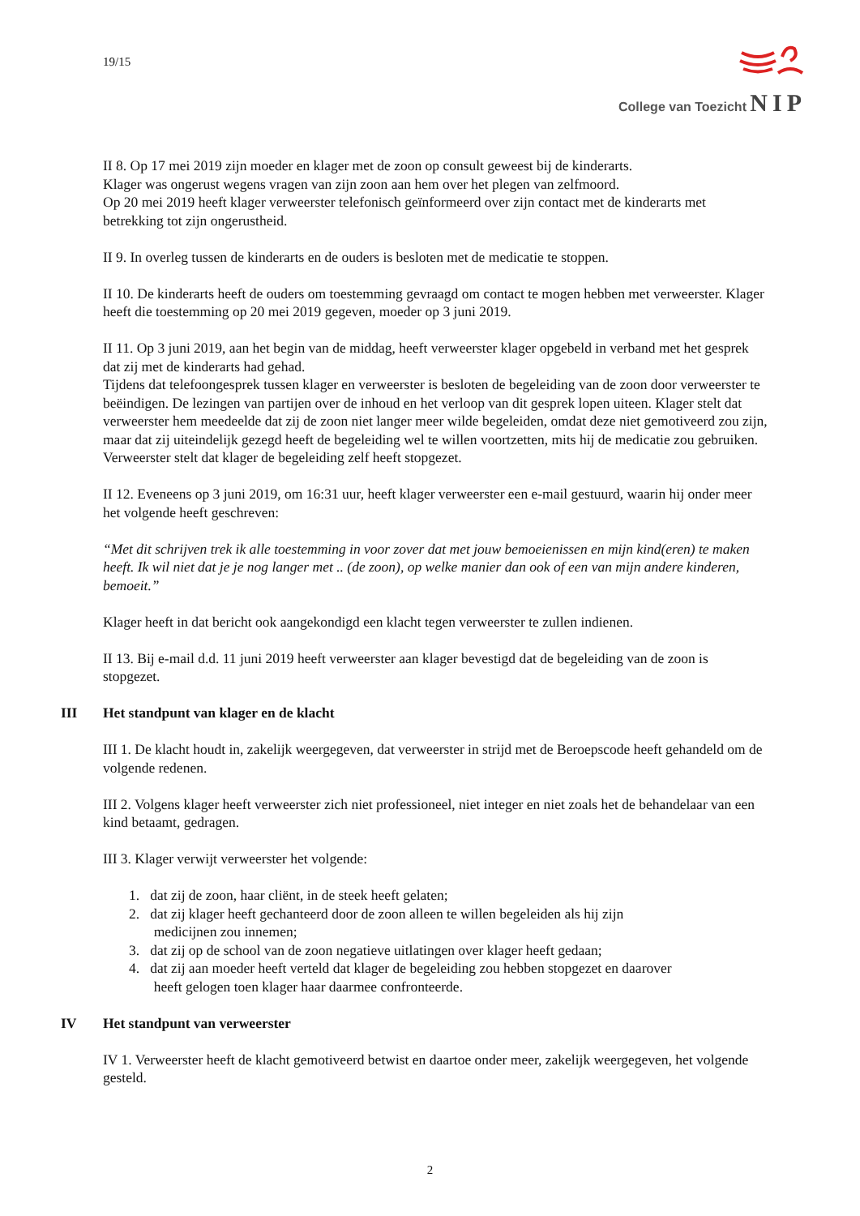19/15
College van Toezicht NIP
II 8. Op 17 mei 2019 zijn moeder en klager met de zoon op consult geweest bij de kinderarts.
Klager was ongerust wegens vragen van zijn zoon aan hem over het plegen van zelfmoord.
Op 20 mei 2019 heeft klager verweerster telefonisch geïnformeerd over zijn contact met de kinderarts met betrekking tot zijn ongerustheid.
II 9. In overleg tussen de kinderarts en de ouders is besloten met de medicatie te stoppen.
II 10. De kinderarts heeft de ouders om toestemming gevraagd om contact te mogen hebben met verweerster. Klager heeft die toestemming op 20 mei 2019 gegeven, moeder op 3 juni 2019.
II 11. Op 3 juni 2019, aan het begin van de middag, heeft verweerster klager opgebeld in verband met het gesprek dat zij met de kinderarts had gehad.
Tijdens dat telefoongesprek tussen klager en verweerster is besloten de begeleiding van de zoon door verweerster te beëindigen. De lezingen van partijen over de inhoud en het verloop van dit gesprek lopen uiteen. Klager stelt dat verweerster hem meedeelde dat zij de zoon niet langer meer wilde begeleiden, omdat deze niet gemotiveerd zou zijn, maar dat zij uiteindelijk gezegd heeft de begeleiding wel te willen voortzetten, mits hij de medicatie zou gebruiken.
Verweerster stelt dat klager de begeleiding zelf heeft stopgezet.
II 12. Eveneens op 3 juni 2019, om 16:31 uur, heeft klager verweerster een e-mail gestuurd, waarin hij onder meer het volgende heeft geschreven:
“Met dit schrijven trek ik alle toestemming in voor zover dat met jouw bemoeienissen en mijn kind(eren) te maken heeft. Ik wil niet dat je je nog langer met .. (de zoon), op welke manier dan ook of een van mijn andere kinderen, bemoeit.”
Klager heeft in dat bericht ook aangekondigd een klacht tegen verweerster te zullen indienen.
II 13. Bij e-mail d.d. 11 juni 2019 heeft verweerster aan klager bevestigd dat de begeleiding van de zoon is stopgezet.
III Het standpunt van klager en de klacht
III 1. De klacht houdt in, zakelijk weergegeven, dat verweerster in strijd met de Beroepscode heeft gehandeld om de volgende redenen.
III 2. Volgens klager heeft verweerster zich niet professioneel, niet integer en niet zoals het de behandelaar van een kind betaamt, gedragen.
III 3. Klager verwijt verweerster het volgende:
1. dat zij de zoon, haar cliënt, in de steek heeft gelaten;
2. dat zij klager heeft gechanteerd door de zoon alleen te willen begeleiden als hij zijn
medicijnen zou innemen;
3. dat zij op de school van de zoon negatieve uitlatingen over klager heeft gedaan;
4. dat zij aan moeder heeft verteld dat klager de begeleiding zou hebben stopgezet en daarover
heeft gelogen toen klager haar daarmee confronteerde.
IV Het standpunt van verweerster
IV 1. Verweerster heeft de klacht gemotiveerd betwist en daartoe onder meer, zakelijk weergegeven, het volgende gesteld.
2